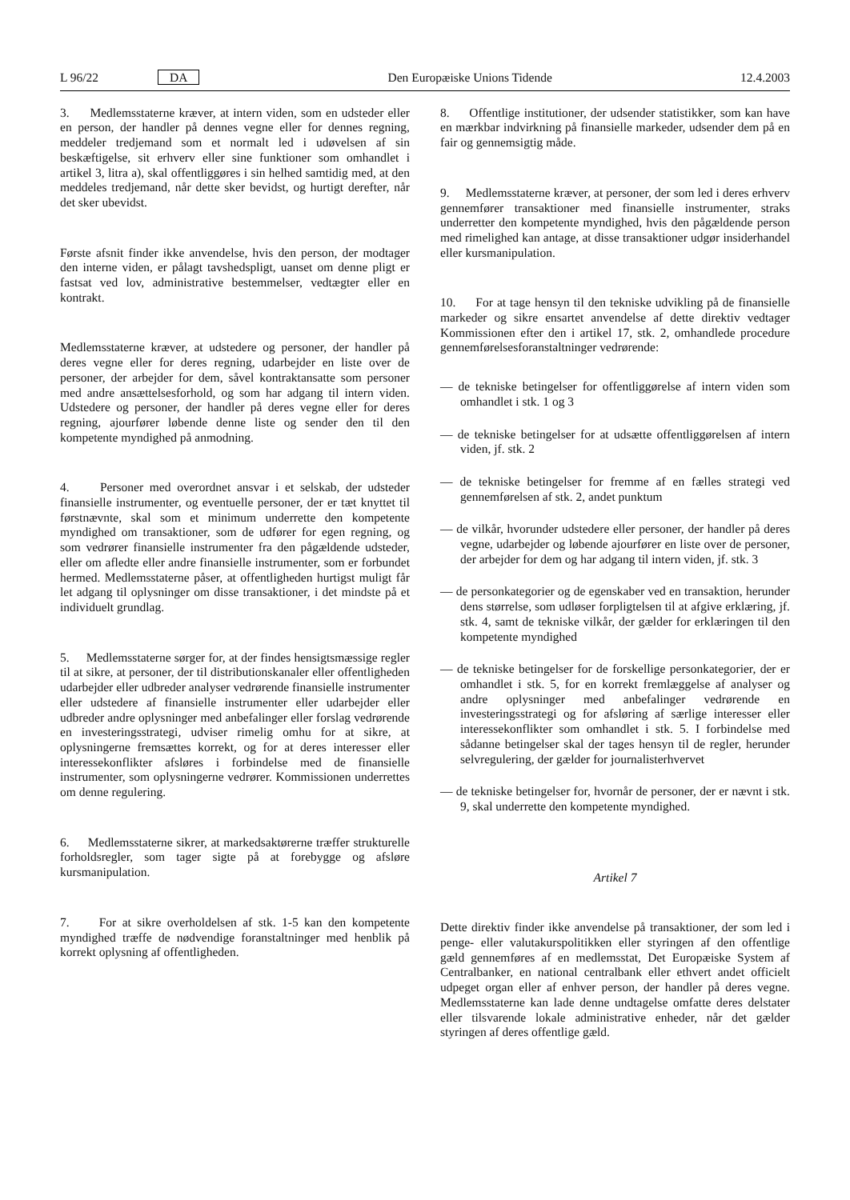L 96/22 DA Den Europæiske Unions Tidende 12.4.2003
3. Medlemsstaterne kræver, at intern viden, som en udsteder eller en person, der handler på dennes vegne eller for dennes regning, meddeler tredjemand som et normalt led i udøvelsen af sin beskæftigelse, sit erhverv eller sine funktioner som omhandlet i artikel 3, litra a), skal offentliggøres i sin helhed samtidig med, at den meddeles tredjemand, når dette sker bevidst, og hurtigt derefter, når det sker ubevidst.
Første afsnit finder ikke anvendelse, hvis den person, der modtager den interne viden, er pålagt tavshedspligt, uanset om denne pligt er fastsat ved lov, administrative bestemmelser, vedtægter eller en kontrakt.
Medlemsstaterne kræver, at udstedere og personer, der handler på deres vegne eller for deres regning, udarbejder en liste over de personer, der arbejder for dem, såvel kontraktansatte som personer med andre ansættelsesforhold, og som har adgang til intern viden. Udstedere og personer, der handler på deres vegne eller for deres regning, ajourfører løbende denne liste og sender den til den kompetente myndighed på anmodning.
4. Personer med overordnet ansvar i et selskab, der udsteder finansielle instrumenter, og eventuelle personer, der er tæt knyttet til førstnævnte, skal som et minimum underrette den kompetente myndighed om transaktioner, som de udfører for egen regning, og som vedrører finansielle instrumenter fra den pågældende udsteder, eller om afledte eller andre finansielle instrumenter, som er forbundet hermed. Medlemsstaterne påser, at offentligheden hurtigst muligt får let adgang til oplysninger om disse transaktioner, i det mindste på et individuelt grundlag.
5. Medlemsstaterne sørger for, at der findes hensigtsmæssige regler til at sikre, at personer, der til distributionskanaler eller offentligheden udarbejder eller udbreder analyser vedrørende finansielle instrumenter eller udstedere af finansielle instrumenter eller udarbejder eller udbreder andre oplysninger med anbefalinger eller forslag vedrørende en investeringsstrategi, udviser rimelig omhu for at sikre, at oplysningerne fremsættes korrekt, og for at deres interesser eller interessekonflikter afsløres i forbindelse med de finansielle instrumenter, som oplysningerne vedrører. Kommissionen underrettes om denne regulering.
6. Medlemsstaterne sikrer, at markedsaktørerne træffer strukturelle forholdsregler, som tager sigte på at forebygge og afsløre kursmanipulation.
7. For at sikre overholdelsen af stk. 1-5 kan den kompetente myndighed træffe de nødvendige foranstaltninger med henblik på korrekt oplysning af offentligheden.
8. Offentlige institutioner, der udsender statistikker, som kan have en mærkbar indvirkning på finansielle markeder, udsender dem på en fair og gennemsigtig måde.
9. Medlemsstaterne kræver, at personer, der som led i deres erhverv gennemfører transaktioner med finansielle instrumenter, straks underretter den kompetente myndighed, hvis den pågældende person med rimelighed kan antage, at disse transaktioner udgør insiderhandel eller kursmanipulation.
10. For at tage hensyn til den tekniske udvikling på de finansielle markeder og sikre ensartet anvendelse af dette direktiv vedtager Kommissionen efter den i artikel 17, stk. 2, omhandlede procedure gennemførelsesforanstaltninger vedrørende:
— de tekniske betingelser for offentliggørelse af intern viden som omhandlet i stk. 1 og 3
— de tekniske betingelser for at udsætte offentliggørelsen af intern viden, jf. stk. 2
— de tekniske betingelser for fremme af en fælles strategi ved gennemførelsen af stk. 2, andet punktum
— de vilkår, hvorunder udstedere eller personer, der handler på deres vegne, udarbejder og løbende ajourfører en liste over de personer, der arbejder for dem og har adgang til intern viden, jf. stk. 3
— de personkategorier og de egenskaber ved en transaktion, herunder dens størrelse, som udløser forpligtelsen til at afgive erklæring, jf. stk. 4, samt de tekniske vilkår, der gælder for erklæringen til den kompetente myndighed
— de tekniske betingelser for de forskellige personkategorier, der er omhandlet i stk. 5, for en korrekt fremlæggelse af analyser og andre oplysninger med anbefalinger vedrørende en investeringsstrategi og for afsløring af særlige interesser eller interessekonflikter som omhandlet i stk. 5. I forbindelse med sådanne betingelser skal der tages hensyn til de regler, herunder selvregulering, der gælder for journalisterhvervet
— de tekniske betingelser for, hvornår de personer, der er nævnt i stk. 9, skal underrette den kompetente myndighed.
Artikel 7
Dette direktiv finder ikke anvendelse på transaktioner, der som led i penge- eller valutakurspolitikken eller styringen af den offentlige gæld gennemføres af en medlemsstat, Det Europæiske System af Centralbanker, en national centralbank eller ethvert andet officielt udpeget organ eller af enhver person, der handler på deres vegne. Medlemsstaterne kan lade denne undtagelse omfatte deres delstater eller tilsvarende lokale administrative enheder, når det gælder styringen af deres offentlige gæld.